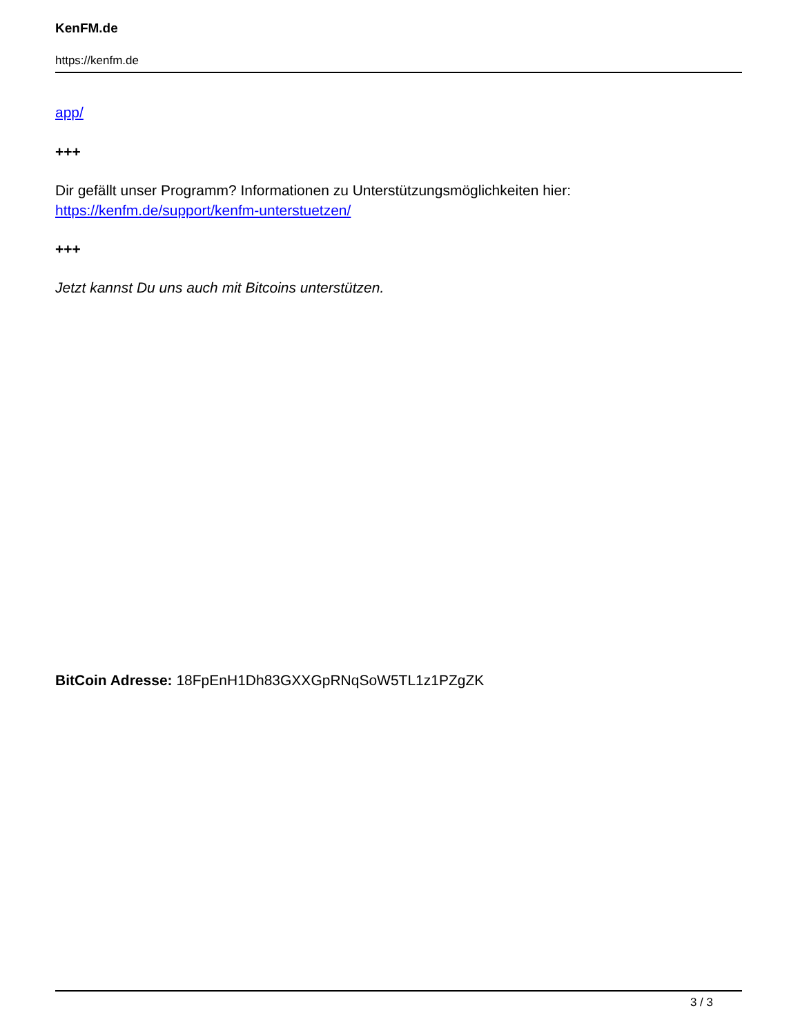KenFM.de
https://kenfm.de
app/
+++
Dir gefällt unser Programm? Informationen zu Unterstützungsmöglichkeiten hier:
https://kenfm.de/support/kenfm-unterstuetzen/
+++
Jetzt kannst Du uns auch mit Bitcoins unterstützen.
BitCoin Adresse: 18FpEnH1Dh83GXXGpRNqSoW5TL1z1PZgZK
3 / 3